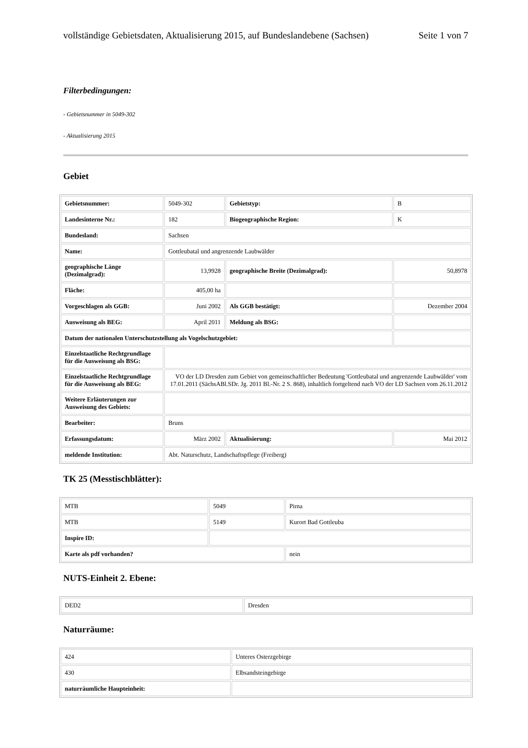vollständige Gebietsdaten, Aktualisierung 2015, auf Bundeslandebene (Sachsen) Seite 1 von 7
Filterbedingungen:
- Gebietsnummer in 5049-302
- Aktualisierung 2015
Gebiet
| Gebietsnummer: | 5049-302 | Gebietstyp: | B |
| Landesinterne Nr.: | 182 | Biogeographische Region: | K |
| Bundesland: | Sachsen | | |
| Name: | Gottleubatal und angrenzende Laubwälder | | |
| geographische Länge (Dezimalgrad): | 13,9928 | geographische Breite (Dezimalgrad): | 50,8978 |
| Fläche: | 405,00 ha | | |
| Vorgeschlagen als GGB: | Juni 2002 | Als GGB bestätigt: | Dezember 2004 |
| Ausweisung als BEG: | April 2011 | Meldung als BSG: | |
| Datum der nationalen Unterschutzstellung als Vogelschutzgebiet: | | | |
| Einzelstaatliche Rechtgrundlage für die Ausweisung als BSG: | | | |
| Einzelstaatliche Rechtgrundlage für die Ausweisung als BEG: | VO der LD Dresden zum Gebiet von gemeinschaftlicher Bedeutung 'Gottleubatal und angrenzende Laubwälder' vom 17.01.2011 (SächsABl.SDr. Jg. 2011 Bl.-Nr. 2 S. 868), inhaltlich fortgeltend nach VO der LD Sachsen vom 26.11.2012 | | |
| Weitere Erläuterungen zur Ausweisung des Gebiets: | | | |
| Bearbeiter: | Bruns | | |
| Erfassungsdatum: | März 2002 | Aktualisierung: | Mai 2012 |
| meldende Institution: | Abt. Naturschutz, Landschaftspflege (Freiberg) | | |
TK 25 (Messtischblätter):
| MTB | 5049 | Pirna |
| MTB | 5149 | Kurort Bad Gottleuba |
| Inspire ID: | | |
| Karte als pdf vorhanden? | | nein |
NUTS-Einheit 2. Ebene:
| DED2 | Dresden |
Naturräume:
| 424 | Unteres Osterzgebirge |
| 430 | Elbsandsteingebirge |
| naturräumliche Haupteinheit: | |